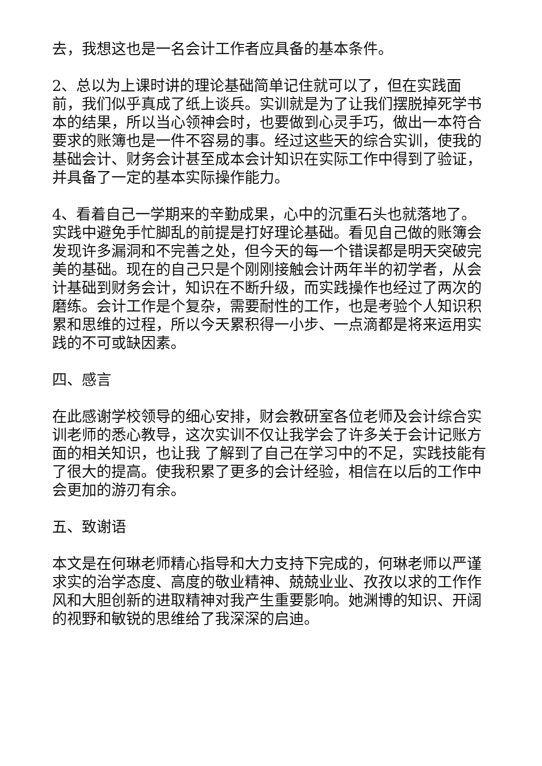去，我想这也是一名会计工作者应具备的基本条件。
2、总以为上课时讲的理论基础简单记住就可以了，但在实践面前，我们似乎真成了纸上谈兵。实训就是为了让我们摆脱掉死学书本的结果，所以当心领神会时，也要做到心灵手巧，做出一本符合要求的账簿也是一件不容易的事。经过这些天的综合实训，使我的基础会计、财务会计甚至成本会计知识在实际工作中得到了验证，并具备了一定的基本实际操作能力。
4、看着自己一学期来的辛勤成果，心中的沉重石头也就落地了。实践中避免手忙脚乱的前提是打好理论基础。看见自己做的账簿会发现许多漏洞和不完善之处，但今天的每一个错误都是明天突破完美的基础。现在的自己只是个刚刚接触会计两年半的初学者，从会计基础到财务会计，知识在不断升级，而实践操作也经过了两次的磨练。会计工作是个复杂，需要耐性的工作，也是考验个人知识积累和思维的过程，所以今天累积得一小步、一点滴都是将来运用实践的不可或缺因素。
四、感言
在此感谢学校领导的细心安排，财会教研室各位老师及会计综合实训老师的悉心教导，这次实训不仅让我学会了许多关于会计记账方面的相关知识，也让我 了解到了自己在学习中的不足，实践技能有了很大的提高。使我积累了更多的会计经验，相信在以后的工作中会更加的游刃有余。
五、致谢语
本文是在何琳老师精心指导和大力支持下完成的，何琳老师以严谨求实的治学态度、高度的敬业精神、兢兢业业、孜孜以求的工作作风和大胆创新的进取精神对我产生重要影响。她渊博的知识、开阔的视野和敏锐的思维给了我深深的启迪。